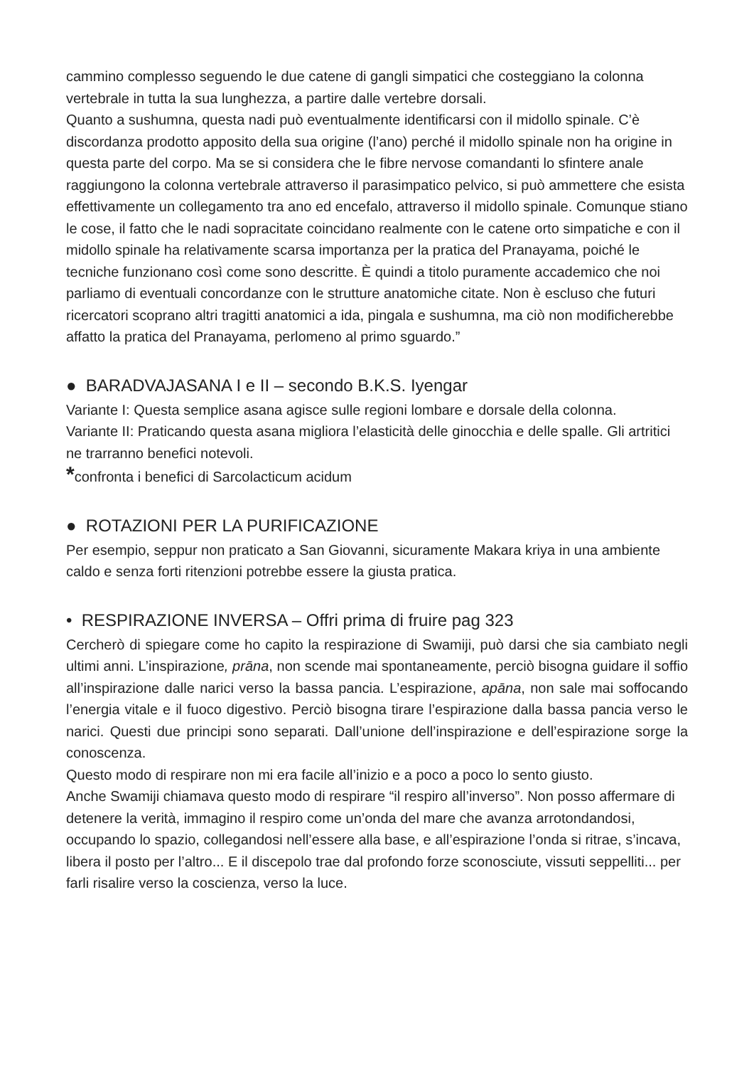cammino complesso seguendo le due catene di gangli simpatici che costeggiano la colonna vertebrale in tutta la sua lunghezza, a partire dalle vertebre dorsali.
Quanto a sushumna, questa nadi può eventualmente identificarsi con il midollo spinale. C’è discordanza prodotto apposito della sua origine (l’ano) perché il midollo spinale non ha origine in questa parte del corpo. Ma se si considera che le fibre nervose comandanti lo sfintere anale raggiungono la colonna vertebrale attraverso il parasimpatico pelvico, si può ammettere che esista effettivamente un collegamento tra ano ed encefalo, attraverso il midollo spinale. Comunque stiano le cose, il fatto che le nadi sopracitate coincidano realmente con le catene orto simpatiche e con il midollo spinale ha relativamente scarsa importanza per la pratica del Pranayama, poiché le tecniche funzionano così come sono descritte. È quindi a titolo puramente accademico che noi parliamo di eventuali concordanze con le strutture anatomiche citate. Non è escluso che futuri ricercatori scoprano altri tragitti anatomici a ida, pingala e sushumna, ma ciò non modificherebbe affatto la pratica del Pranayama, perlomeno al primo sguardo.”
● BARADVAJASANA I e II – secondo B.K.S. Iyengar
Variante I: Questa semplice asana agisce sulle regioni lombare e dorsale della colonna.
Variante II: Praticando questa asana migliora l’elasticità delle ginocchia e delle spalle. Gli artritici ne trarranno benefici notevoli.
*confronta i benefici di Sarcolacticum acidum
● ROTAZIONI PER LA PURIFICAZIONE
Per esempio, seppur non praticato a San Giovanni, sicuramente Makara kriya in una ambiente caldo e senza forti ritenzioni potrebbe essere la giusta pratica.
• RESPIRAZIONE INVERSA – Offri prima di fruire pag 323
Cercherò di spiegare come ho capito la respirazione di Swamiji, può darsi che sia cambiato negli ultimi anni. L’inspirazione, prāna, non scende mai spontaneamente, perciò bisogna guidare il soffio all’inspirazione dalle narici verso la bassa pancia. L’espirazione, apāna, non sale mai soffocando l’energia vitale e il fuoco digestivo. Perciò bisogna tirare l’espirazione dalla bassa pancia verso le narici. Questi due principi sono separati. Dall’unione dell’inspirazione e dell’espirazione sorge la conoscenza.
Questo modo di respirare non mi era facile all’inizio e a poco a poco lo sento giusto.
Anche Swamiji chiamava questo modo di respirare “il respiro all’inverso”. Non posso affermare di detenere la verità, immagino il respiro come un’onda del mare che avanza arrotondandosi, occupando lo spazio, collegandosi nell’essere alla base, e all’espirazione l’onda si ritrae, s’incava, libera il posto per l’altro... E il discepolo trae dal profondo forze sconosciute, vissuti seppelliti... per farli risalire verso la coscienza, verso la luce.